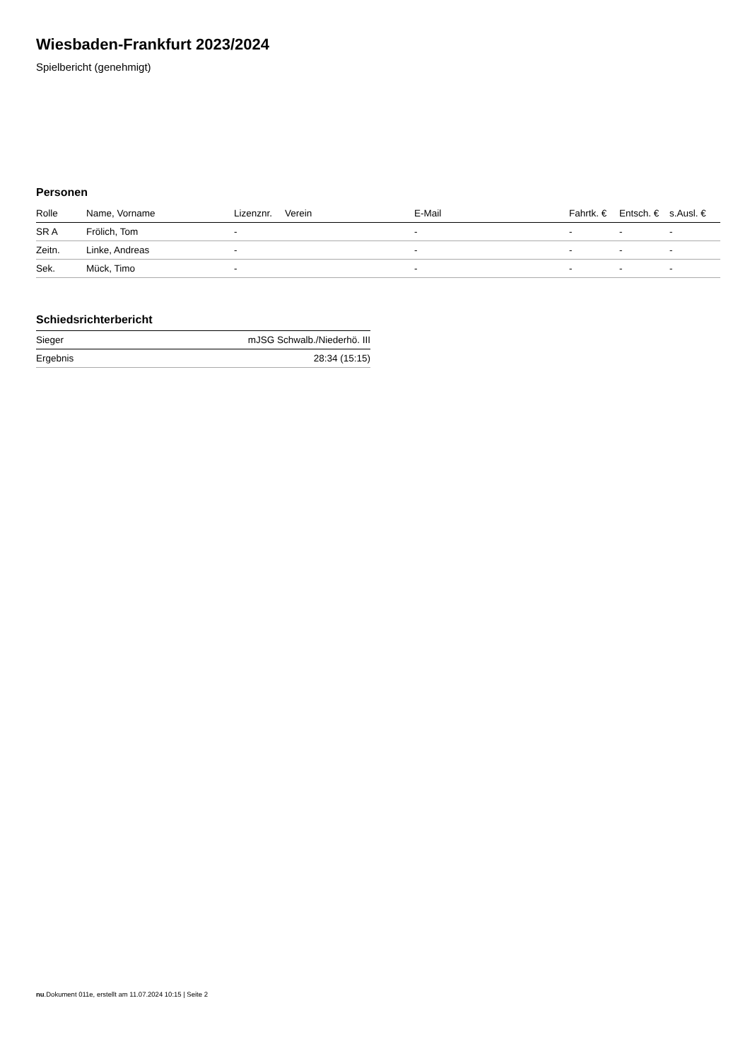Wiesbaden-Frankfurt 2023/2024
Spielbericht (genehmigt)
Personen
| Rolle | Name, Vorname | Lizenznr. | Verein | E-Mail | Fahrtk. € | Entsch. € | s.Ausl. € |
| --- | --- | --- | --- | --- | --- | --- | --- |
| SR A | Frölich, Tom | - | | - | - | - | - |
| Zeitn. | Linke, Andreas | - | | - | - | - | - |
| Sek. | Mück, Timo | - | | - | - | - | - |
Schiedsrichterbericht
| Sieger | mJSG Schwalb./Niederhö. III |
| Ergebnis | 28:34 (15:15) |
nu.Dokument 011e, erstellt am 11.07.2024 10:15 | Seite 2